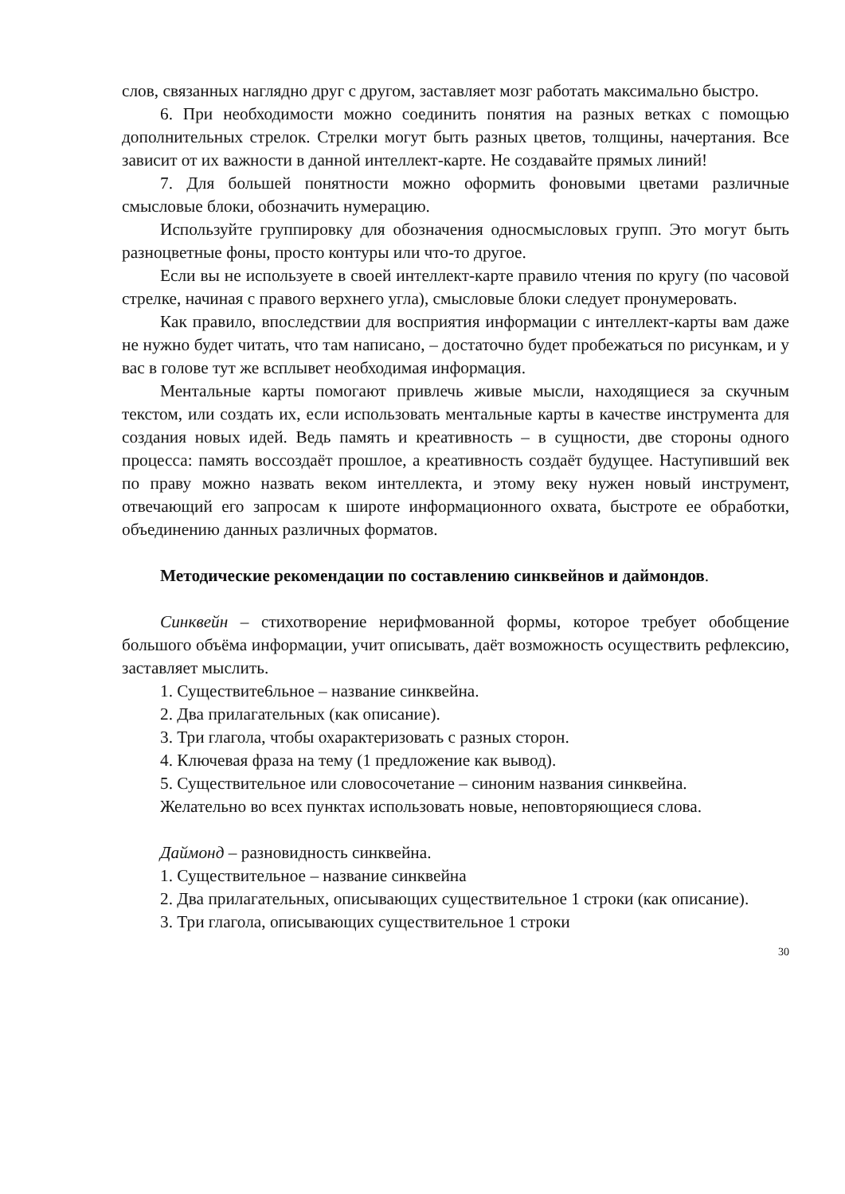слов, связанных наглядно друг с другом, заставляет мозг работать максимально быстро.
6. При необходимости можно соединить понятия на разных ветках с помощью дополнительных стрелок. Стрелки могут быть разных цветов, толщины, начертания. Все зависит от их важности в данной интеллект-карте. Не создавайте прямых линий!
7. Для большей понятности можно оформить фоновыми цветами различные смысловые блоки, обозначить нумерацию.
Используйте группировку для обозначения односмысловых групп. Это могут быть разноцветные фоны, просто контуры или что-то другое.
Если вы не используете в своей интеллект-карте правило чтения по кругу (по часовой стрелке, начиная с правого верхнего угла), смысловые блоки следует пронумеровать.
Как правило, впоследствии для восприятия информации с интеллект-карты вам даже не нужно будет читать, что там написано, – достаточно будет пробежаться по рисункам, и у вас в голове тут же всплывет необходимая информация.
Ментальные карты помогают привлечь живые мысли, находящиеся за скучным текстом, или создать их, если использовать ментальные карты в качестве инструмента для создания новых идей. Ведь память и креативность – в сущности, две стороны одного процесса: память воссоздаёт прошлое, а креативность создаёт будущее. Наступивший век по праву можно назвать веком интеллекта, и этому веку нужен новый инструмент, отвечающий его запросам к широте информационного охвата, быстроте ее обработки, объединению данных различных форматов.
Методические рекомендации по составлению синквейнов и даймондов.
Синквейн – стихотворение нерифмованной формы, которое требует обобщение большого объёма информации, учит описывать, даёт возможность осуществить рефлексию, заставляет мыслить.
1. Существите6льное – название синквейна.
2. Два прилагательных (как описание).
3. Три глагола, чтобы охарактеризовать с разных сторон.
4. Ключевая фраза на тему (1 предложение как вывод).
5. Существительное или словосочетание – синоним названия синквейна.
Желательно во всех пунктах использовать новые, неповторяющиеся слова.
Даймонд – разновидность синквейна.
1. Существительное – название синквейна
2. Два прилагательных, описывающих существительное 1 строки (как описание).
3. Три глагола, описывающих существительное 1 строки
30